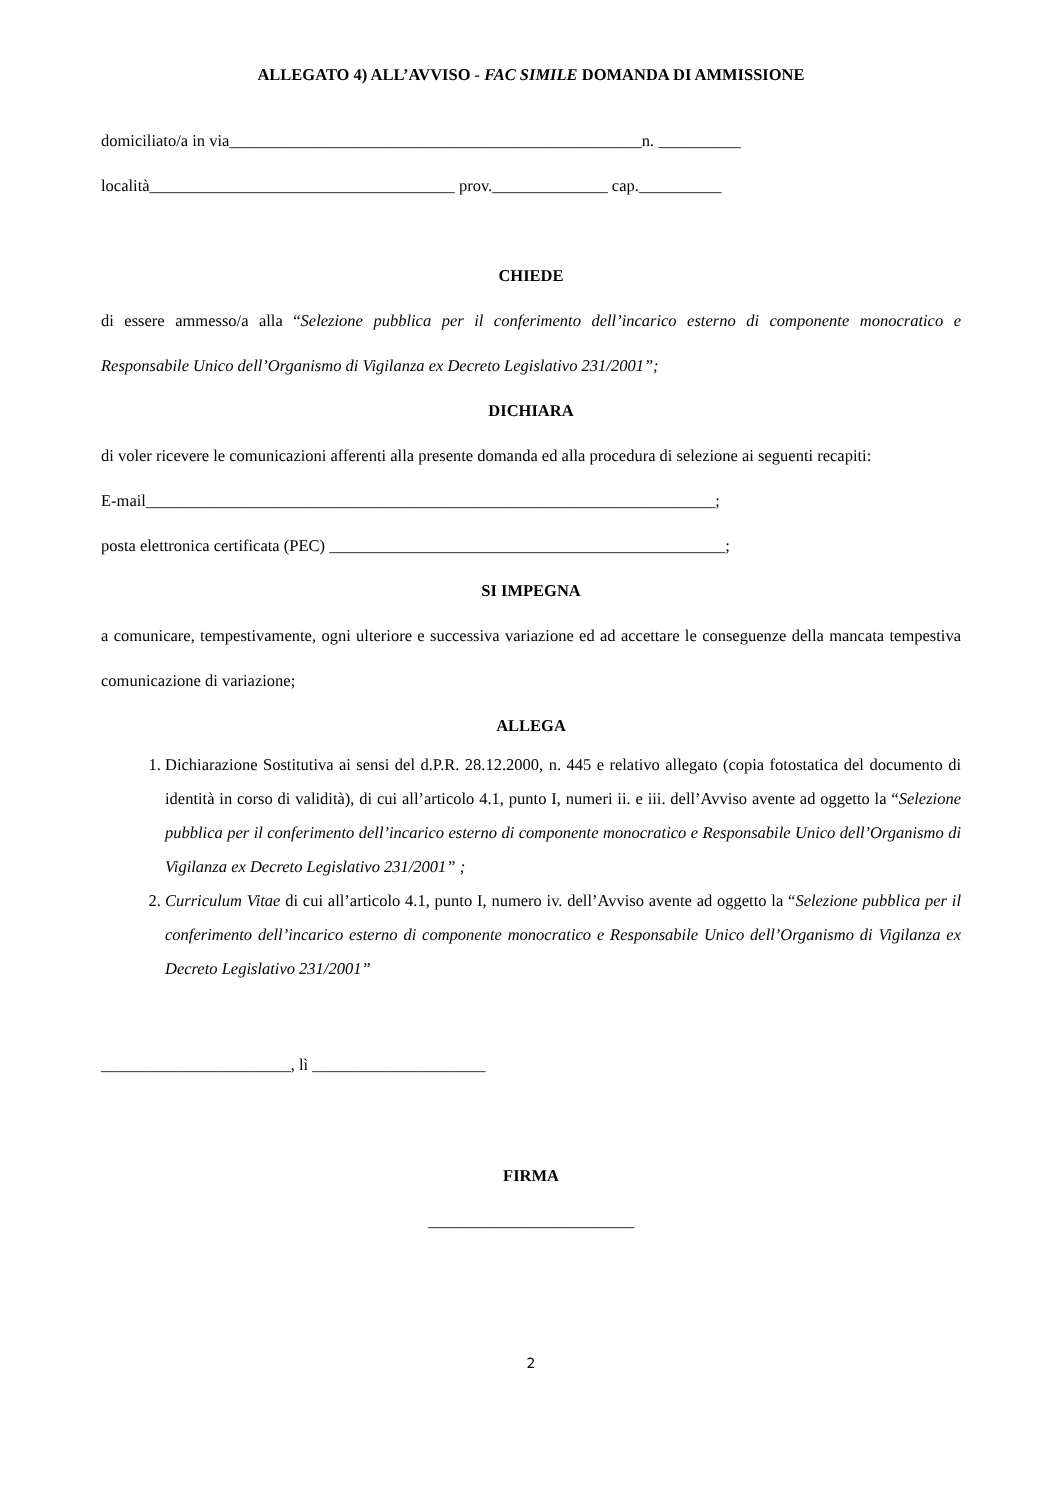ALLEGATO 4) ALL’AVVISO - FAC SIMILE DOMANDA DI AMMISSIONE
domiciliato/a in via__________________________________________________n. __________
località_____________________________________ prov.______________ cap.__________
CHIEDE
di essere ammesso/a alla “Selezione pubblica per il conferimento dell’incarico esterno di componente monocratico e Responsabile Unico dell’Organismo di Vigilanza ex Decreto Legislativo 231/2001”;
DICHIARA
di voler ricevere le comunicazioni afferenti alla presente domanda ed alla procedura di selezione ai seguenti recapiti:
E-mail_____________________________________________________________________;
posta elettronica certificata (PEC) ________________________________________________;
SI IMPEGNA
a comunicare, tempestivamente, ogni ulteriore e successiva variazione ed ad accettare le conseguenze della mancata tempestiva comunicazione di variazione;
ALLEGA
1. Dichiarazione Sostitutiva ai sensi del d.P.R. 28.12.2000, n. 445 e relativo allegato (copia fotostatica del documento di identità in corso di validità), di cui all’articolo 4.1, punto I, numeri ii. e iii. dell’Avviso avente ad oggetto la “Selezione pubblica per il conferimento dell’incarico esterno di componente monocratico e Responsabile Unico dell’Organismo di Vigilanza ex Decreto Legislativo 231/2001” ;
2. Curriculum Vitae di cui all’articolo 4.1, punto I, numero iv. dell’Avviso avente ad oggetto la “Selezione pubblica per il conferimento dell’incarico esterno di componente monocratico e Responsabile Unico dell’Organismo di Vigilanza ex Decreto Legislativo 231/2001”
_______________________, lì _____________________
FIRMA
_________________________
2